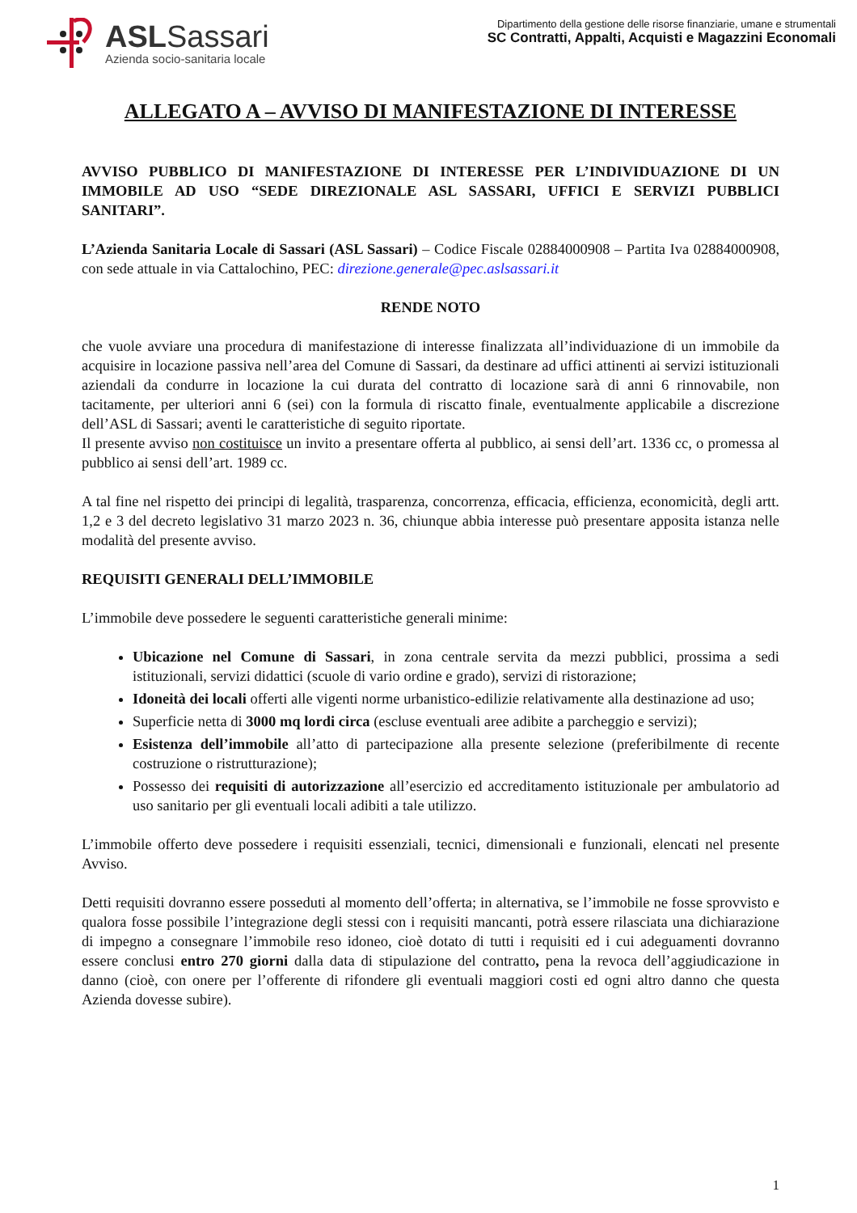ASLSassari
Azienda socio-sanitaria locale
Dipartimento della gestione delle risorse finanziarie, umane e strumentali
SC Contratti, Appalti, Acquisti e Magazzini Economali
ALLEGATO A – AVVISO DI MANIFESTAZIONE DI INTERESSE
AVVISO PUBBLICO DI MANIFESTAZIONE DI INTERESSE PER L’INDIVIDUAZIONE DI UN IMMOBILE AD USO “SEDE DIREZIONALE ASL SASSARI, UFFICI E SERVIZI PUBBLICI SANITARI”.
L’Azienda Sanitaria Locale di Sassari (ASL Sassari) – Codice Fiscale 02884000908 – Partita Iva 02884000908, con sede attuale in via Cattalochino, PEC: direzione.generale@pec.aslsassari.it
RENDE NOTO
che vuole avviare una procedura di manifestazione di interesse finalizzata all’individuazione di un immobile da acquisire in locazione passiva nell’area del Comune di Sassari, da destinare ad uffici attinenti ai servizi istituzionali aziendali da condurre in locazione la cui durata del contratto di locazione sarà di anni 6 rinnovabile, non tacitamente, per ulteriori anni 6 (sei) con la formula di riscatto finale, eventualmente applicabile a discrezione dell’ASL di Sassari; aventi le caratteristiche di seguito riportate.
Il presente avviso non costituisce un invito a presentare offerta al pubblico, ai sensi dell’art. 1336 cc, o promessa al pubblico ai sensi dell’art. 1989 cc.
A tal fine nel rispetto dei principi di legalità, trasparenza, concorrenza, efficacia, efficienza, economicità, degli artt. 1,2 e 3 del decreto legislativo 31 marzo 2023 n. 36, chiunque abbia interesse può presentare apposita istanza nelle modalità del presente avviso.
REQUISITI GENERALI DELL’IMMOBILE
L’immobile deve possedere le seguenti caratteristiche generali minime:
Ubicazione nel Comune di Sassari, in zona centrale servita da mezzi pubblici, prossima a sedi istituzionali, servizi didattici (scuole di vario ordine e grado), servizi di ristorazione;
Idoneità dei locali offerti alle vigenti norme urbanistico-edilizie relativamente alla destinazione ad uso;
Superficie netta di 3000 mq lordi circa (escluse eventuali aree adibite a parcheggio e servizi);
Esistenza dell’immobile all’atto di partecipazione alla presente selezione (preferibilmente di recente costruzione o ristrutturazione);
Possesso dei requisiti di autorizzazione all’esercizio ed accreditamento istituzionale per ambulatorio ad uso sanitario per gli eventuali locali adibiti a tale utilizzo.
L’immobile offerto deve possedere i requisiti essenziali, tecnici, dimensionali e funzionali, elencati nel presente Avviso.
Detti requisiti dovranno essere posseduti al momento dell’offerta; in alternativa, se l’immobile ne fosse sprovvisto e qualora fosse possibile l’integrazione degli stessi con i requisiti mancanti, potrà essere rilasciata una dichiarazione di impegno a consegnare l’immobile reso idoneo, cioè dotato di tutti i requisiti ed i cui adeguamenti dovranno essere conclusi entro 270 giorni dalla data di stipulazione del contratto, pena la revoca dell’aggiudicazione in danno (cioè, con onere per l’offerente di rifondere gli eventuali maggiori costi ed ogni altro danno che questa Azienda dovesse subire).
1